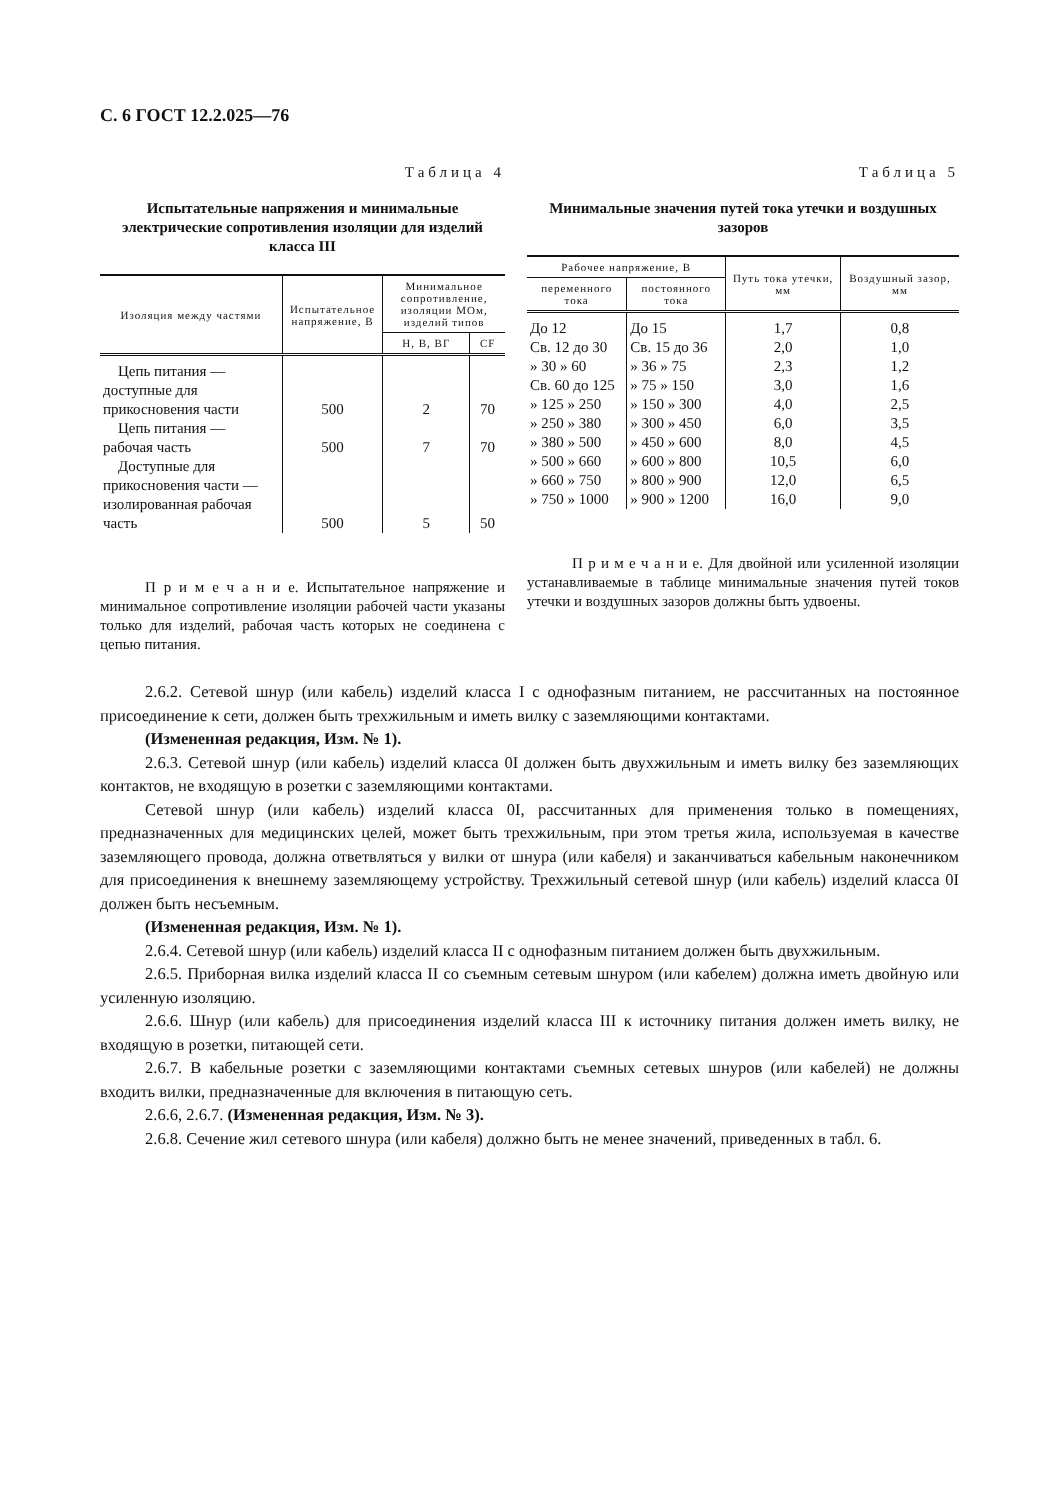С. 6 ГОСТ 12.2.025—76
Таблица 4
Испытательные напряжения и минимальные электрические сопротивления изоляции для изделий класса III
| Изоляция между частями | Испытательное напряжение, В | Минимальное сопротивление, изоляции МОм, изделий типов | |
| --- | --- | --- | --- |
| | | Н, В, ВГ | CF |
| Цепь питания — доступные для прикосновения части | 500 | 2 | 70 |
| Цепь питания — рабочая часть | 500 | 7 | 70 |
| Доступные для прикосновения части — изолированная рабочая часть | 500 | 5 | 50 |
П р и м е ч а н и е. Испытательное напряжение и минимальное сопротивление изоляции рабочей части указаны только для изделий, рабочая часть которых не соединена с цепью питания.
Таблица 5
Минимальные значения путей тока утечки и воздушных зазоров
| Рабочее напряжение, В | | Путь тока утечки, мм | Воздушный зазор, мм |
| --- | --- | --- | --- |
| переменного тока | постоянного тока | | |
| До 12 | До 15 | 1,7 | 0,8 |
| Св. 12 до 30 | Св. 15 до 36 | 2,0 | 1,0 |
| » 30 » 60 | » 36 » 75 | 2,3 | 1,2 |
| Св. 60 до 125 | » 75 » 150 | 3,0 | 1,6 |
| » 125 » 250 | » 150 » 300 | 4,0 | 2,5 |
| » 250 » 380 | » 300 » 450 | 6,0 | 3,5 |
| » 380 » 500 | » 450 » 600 | 8,0 | 4,5 |
| » 500 » 660 | » 600 » 800 | 10,5 | 6,0 |
| » 660 » 750 | » 800 » 900 | 12,0 | 6,5 |
| » 750 » 1000 | » 900 » 1200 | 16,0 | 9,0 |
П р и м е ч а н и е. Для двойной или усиленной изоляции устанавливаемые в таблице минимальные значения путей токов утечки и воздушных зазоров должны быть удвоены.
2.6.2. Сетевой шнур (или кабель) изделий класса I с однофазным питанием, не рассчитанных на постоянное присоединение к сети, должен быть трехжильным и иметь вилку с заземляющими контактами.
(Измененная редакция, Изм. № 1).
2.6.3. Сетевой шнур (или кабель) изделий класса 0I должен быть двухжильным и иметь вилку без заземляющих контактов, не входящую в розетки с заземляющими контактами.
Сетевой шнур (или кабель) изделий класса 0I, рассчитанных для применения только в помещениях, предназначенных для медицинских целей, может быть трехжильным, при этом третья жила, используемая в качестве заземляющего провода, должна ответвляться у вилки от шнура (или кабеля) и заканчиваться кабельным наконечником для присоединения к внешнему заземляющему устройству. Трехжильный сетевой шнур (или кабель) изделий класса 0I должен быть несъемным.
(Измененная редакция, Изм. № 1).
2.6.4. Сетевой шнур (или кабель) изделий класса II с однофазным питанием должен быть двухжильным.
2.6.5. Приборная вилка изделий класса II со съемным сетевым шнуром (или кабелем) должна иметь двойную или усиленную изоляцию.
2.6.6. Шнур (или кабель) для присоединения изделий класса III к источнику питания должен иметь вилку, не входящую в розетки, питающей сети.
2.6.7. В кабельные розетки с заземляющими контактами съемных сетевых шнуров (или кабелей) не должны входить вилки, предназначенные для включения в питающую сеть.
2.6.6, 2.6.7. (Измененная редакция, Изм. № 3).
2.6.8. Сечение жил сетевого шнура (или кабеля) должно быть не менее значений, приведенных в табл. 6.